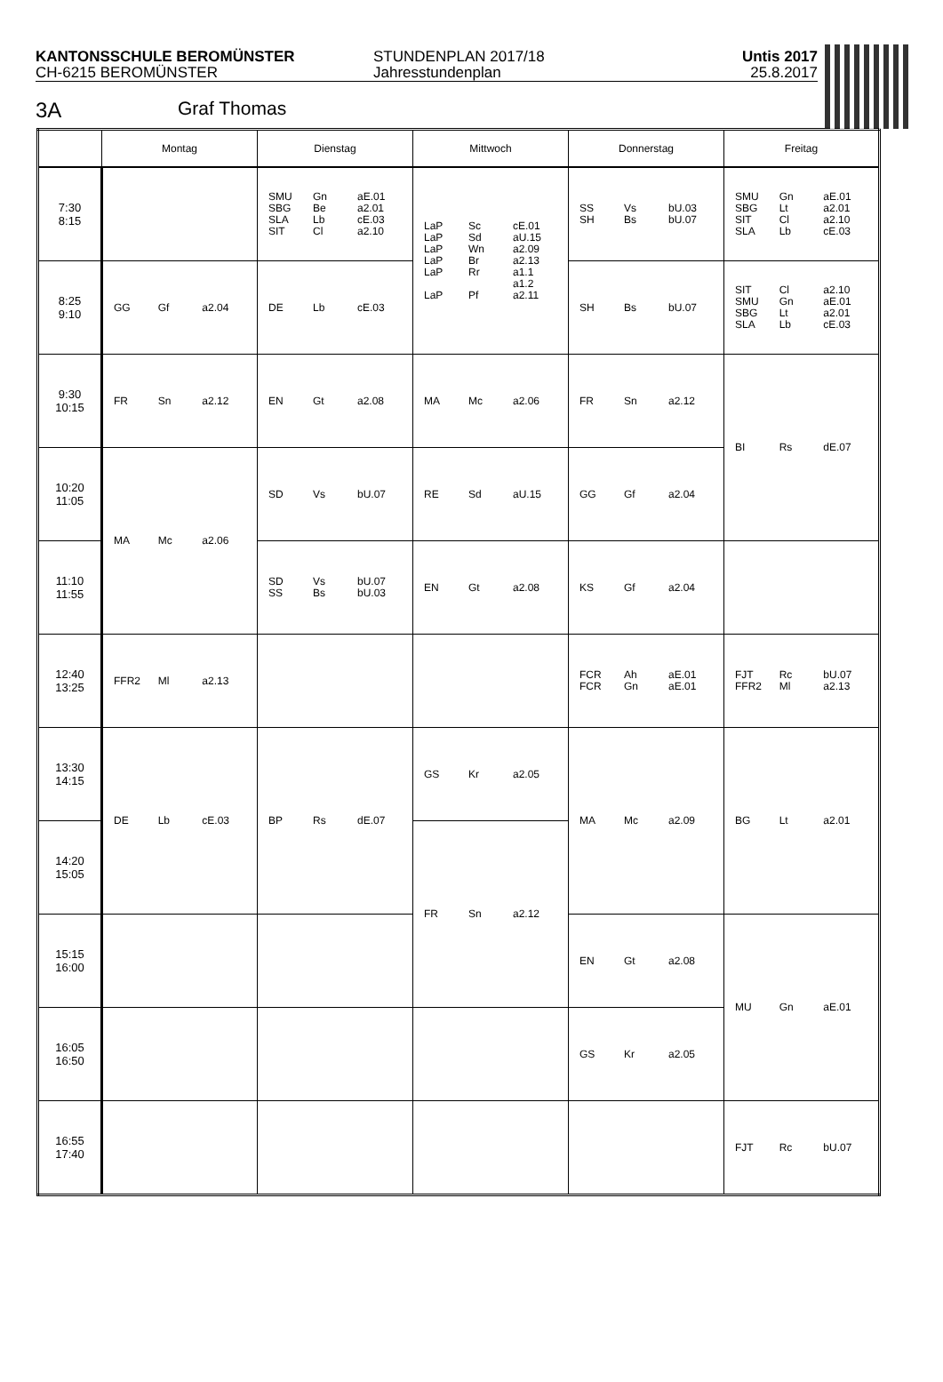KANTONSSCHULE BEROMÜNSTER
CH-6215 BEROMÜNSTER
STUNDENPLAN 2017/18
Jahresstundenplan
Untis 2017
25.8.2017
3A Graf Thomas
| | Montag | Dienstag | Mittwoch | Donnerstag | Freitag |
| --- | --- | --- | --- | --- | --- |
| 7:30 8:15 | | SMU Gn aE.01 SBG Be a2.01 SLA Lb cE.03 SIT Cl a2.10 | LaP Sc cE.01 LaP Sd aU.15 LaP Wn a2.09 LaP Br a2.13 LaP Rr a1.1 a1.2 LaP Pf a2.11 | SS Vs bU.03 SH Bs bU.07 | SMU Gn aE.01 SBG Lt a2.01 SIT Cl a2.10 SLA Lb cE.03 |
| 8:25 9:10 | GG Gf a2.04 | DE Lb cE.03 | | SH Bs bU.07 | SIT Cl a2.10 SMU Gn aE.01 SBG Lt a2.01 SLA Lb cE.03 |
| 9:30 10:15 | FR Sn a2.12 | EN Gt a2.08 | MA Mc a2.06 | FR Sn a2.12 | BI Rs dE.07 |
| 10:20 11:05 | MA Mc a2.06 | SD Vs bU.07 | RE Sd aU.15 | GG Gf a2.04 | |
| 11:10 11:55 | | SD Vs bU.07 SS Bs bU.03 | EN Gt a2.08 | KS Gf a2.04 | |
| 12:40 13:25 | FFR2 Ml a2.13 | | | FCR Ah aE.01 FCR Gn aE.01 | FJT Rc bU.07 FFR2 Ml a2.13 |
| 13:30 14:15 | DE Lb cE.03 | BP Rs dE.07 | GS Kr a2.05 | MA Mc a2.09 | BG Lt a2.01 |
| 14:20 15:05 | | | FR Sn a2.12 | | |
| 15:15 16:00 | | | | EN Gt a2.08 | MU Gn aE.01 |
| 16:05 16:50 | | | | GS Kr a2.05 | |
| 16:55 17:40 | | | | | FJT Rc bU.07 |